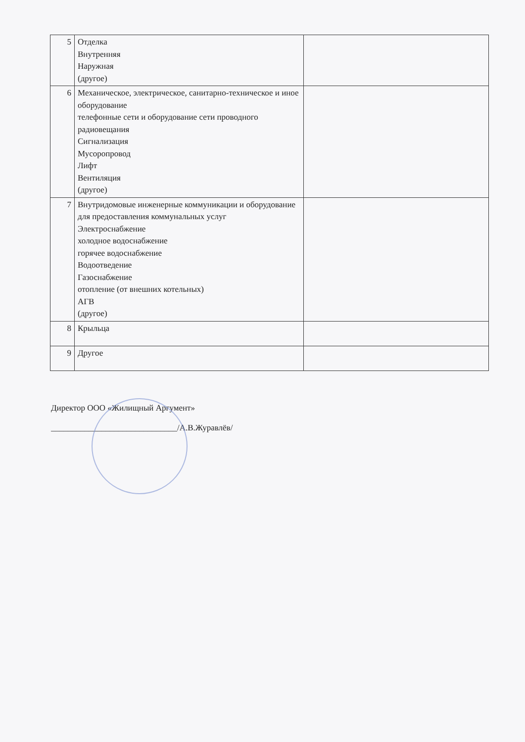| 5 | Отделка Внутренняя Наружная (другое) | |
| 6 | Механическое, электрическое, санитарно-техническое и иное оборудование телефонные сети и оборудование сети проводного радиовещания Сигнализация Мусоропровод Лифт Вентиляция (другое) | |
| 7 | Внутридомовые инженерные коммуникации и оборудование для предоставления коммунальных услуг Электроснабжение холодное водоснабжение горячее водоснабжение Водоотведение Газоснабжение отопление (от внешних котельных) АГВ (другое) | |
| 8 | Крыльца | |
| 9 | Другое | |
Директор ООО «Жилищный Аргумент»
______________________________/А.В.Журавлёв/